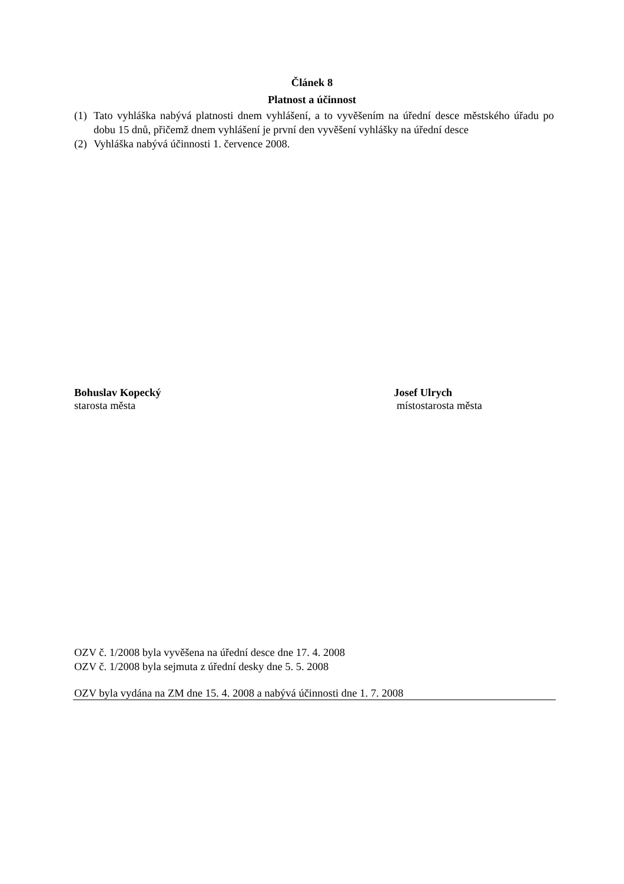Článek 8
Platnost a účinnost
(1) Tato vyhláška nabývá platnosti dnem vyhlášení, a to vyvěšením na úřední desce městského úřadu po dobu 15 dnů, přičemž dnem vyhlášení je první den vyvěšení vyhlášky na úřední desce
(2) Vyhláška nabývá účinnosti 1. července 2008.
Bohuslav Kopecký
starosta města
Josef Ulrych
místostarosta města
OZV č. 1/2008 byla vyvěšena na úřední desce dne 17. 4. 2008
OZV č. 1/2008 byla sejmuta z úřední desky dne 5. 5. 2008
OZV byla vydána na ZM dne 15. 4. 2008 a nabývá účinnosti dne 1. 7. 2008